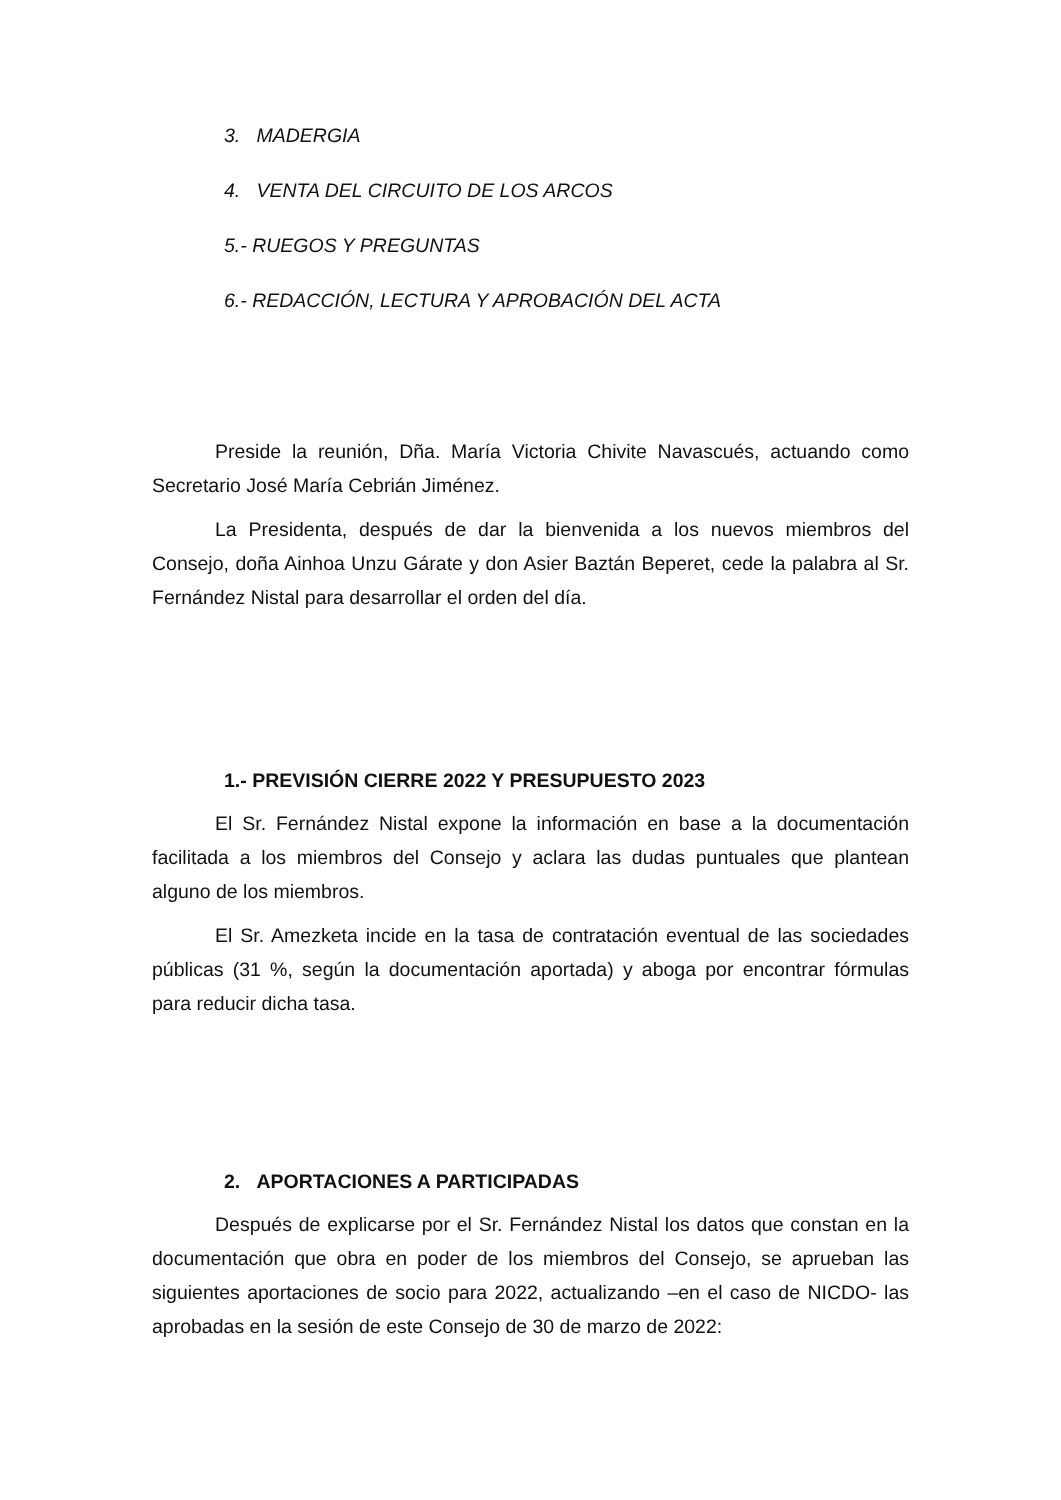3. MADERGIA
4. VENTA DEL CIRCUITO DE LOS ARCOS
5.- RUEGOS Y PREGUNTAS
6.- REDACCIÓN, LECTURA Y APROBACIÓN DEL ACTA
Preside la reunión, Dña. María Victoria Chivite Navascués, actuando como Secretario José María Cebrián Jiménez.
La Presidenta, después de dar la bienvenida a los nuevos miembros del Consejo, doña Ainhoa Unzu Gárate y don Asier Baztán Beperet, cede la palabra al Sr. Fernández Nistal para desarrollar el orden del día.
1.- PREVISIÓN CIERRE 2022 Y PRESUPUESTO 2023
El Sr. Fernández Nistal expone la información en base a la documentación facilitada a los miembros del Consejo y aclara las dudas puntuales que plantean alguno de los miembros.
El Sr. Amezketa incide en la tasa de contratación eventual de las sociedades públicas (31 %, según la documentación aportada) y aboga por encontrar fórmulas para reducir dicha tasa.
2. APORTACIONES A PARTICIPADAS
Después de explicarse por el Sr. Fernández Nistal los datos que constan en la documentación que obra en poder de los miembros del Consejo, se aprueban las siguientes aportaciones de socio para 2022, actualizando –en el caso de NICDO- las aprobadas en la sesión de este Consejo de 30 de marzo de 2022: